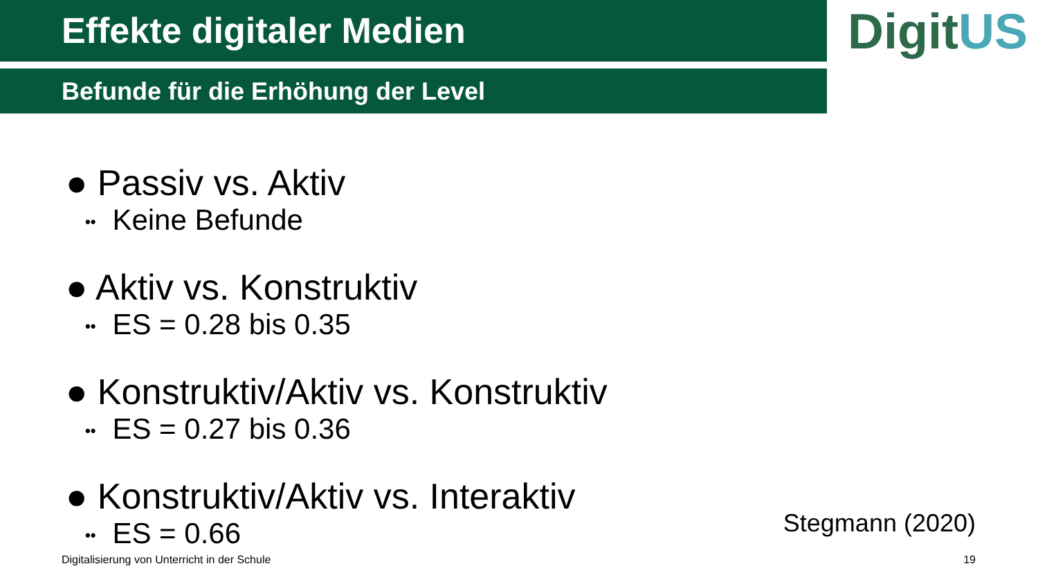Effekte digitaler Medien
DigitUS
Befunde für die Erhöhung der Level
● Passiv vs. Aktiv
•• Keine Befunde
● Aktiv vs. Konstruktiv
•• ES = 0.28 bis 0.35
● Konstruktiv/Aktiv vs. Konstruktiv
•• ES = 0.27 bis 0.36
● Konstruktiv/Aktiv vs. Interaktiv
•• ES = 0.66
Stegmann (2020)
Digitalisierung von Unterricht in der Schule
19